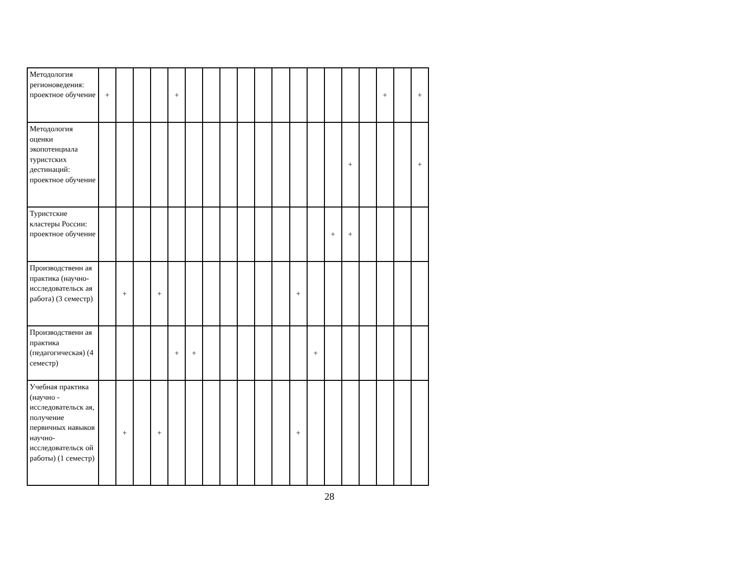| Методология регионоведения: проектное обучение | + | | | | + | | | | | | | | | | | | + | | + |
| Методология оценки экопотенциала туристских дестинаций: проектное обучение | | | | | | | | | | | | | | | + | | | | + |
| Туристские кластеры России: проектное обучение | | | | | | | | | | | | | | + | + | | | | |
| Производственн ая практика (научно-исследовательск ая работа) (3 семестр) | | + | | + | | | | | | | | + | | | | | | | |
| Производственн ая практика (педагогическая) (4 семестр) | | | | | + | + | | | | | | | + | | | | | | |
| Учебная практика (научно - исследовательск ая, получение первичных навыков научно-исследовательск ой работы) (1 семестр) | | + | | + | | | | | | | | + | | | | | | | |
28